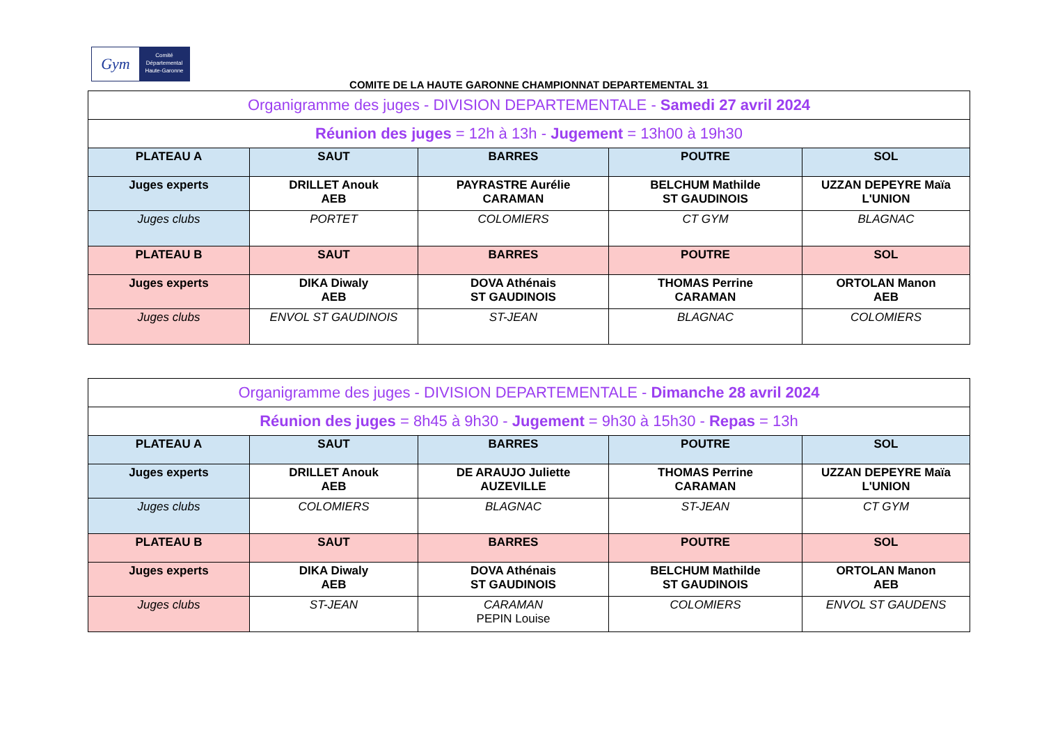Gym
Comité
Départemental
Haute-Garonne
COMITE DE LA HAUTE GARONNE CHAMPIONNAT DEPARTEMENTAL 31
| Organigramme des juges - DIVISION DEPARTEMENTALE - Samedi 27 avril 2024 | | | | |
| Réunion des juges = 12h à 13h - Jugement = 13h00 à 19h30 | | | | |
| PLATEAU A | SAUT | BARRES | POUTRE | SOL |
| Juges experts | DRILLET Anouk AEB | PAYRASTRE Aurélie CARAMAN | BELCHUM Mathilde ST GAUDINOIS | UZZAN DEPEYRE Maïa L'UNION |
| Juges clubs | PORTET | COLOMIERS | CT GYM | BLAGNAC |
| PLATEAU B | SAUT | BARRES | POUTRE | SOL |
| Juges experts | DIKA Diwaly AEB | DOVA Athénais ST GAUDINOIS | THOMAS Perrine CARAMAN | ORTOLAN Manon AEB |
| Juges clubs | ENVOL ST GAUDINOIS | ST-JEAN | BLAGNAC | COLOMIERS |
| Organigramme des juges - DIVISION DEPARTEMENTALE - Dimanche 28 avril 2024 | | | | |
| Réunion des juges = 8h45 à 9h30 - Jugement = 9h30 à 15h30 - Repas = 13h | | | | |
| PLATEAU A | SAUT | BARRES | POUTRE | SOL |
| Juges experts | DRILLET Anouk AEB | DE ARAUJO Juliette AUZEVILLE | THOMAS Perrine CARAMAN | UZZAN DEPEYRE Maïa L'UNION |
| Juges clubs | COLOMIERS | BLAGNAC | ST-JEAN | CT GYM |
| PLATEAU B | SAUT | BARRES | POUTRE | SOL |
| Juges experts | DIKA Diwaly AEB | DOVA Athénais ST GAUDINOIS | BELCHUM Mathilde ST GAUDINOIS | ORTOLAN Manon AEB |
| Juges clubs | ST-JEAN | CARAMAN PEPIN Louise | COLOMIERS | ENVOL ST GAUDENS |